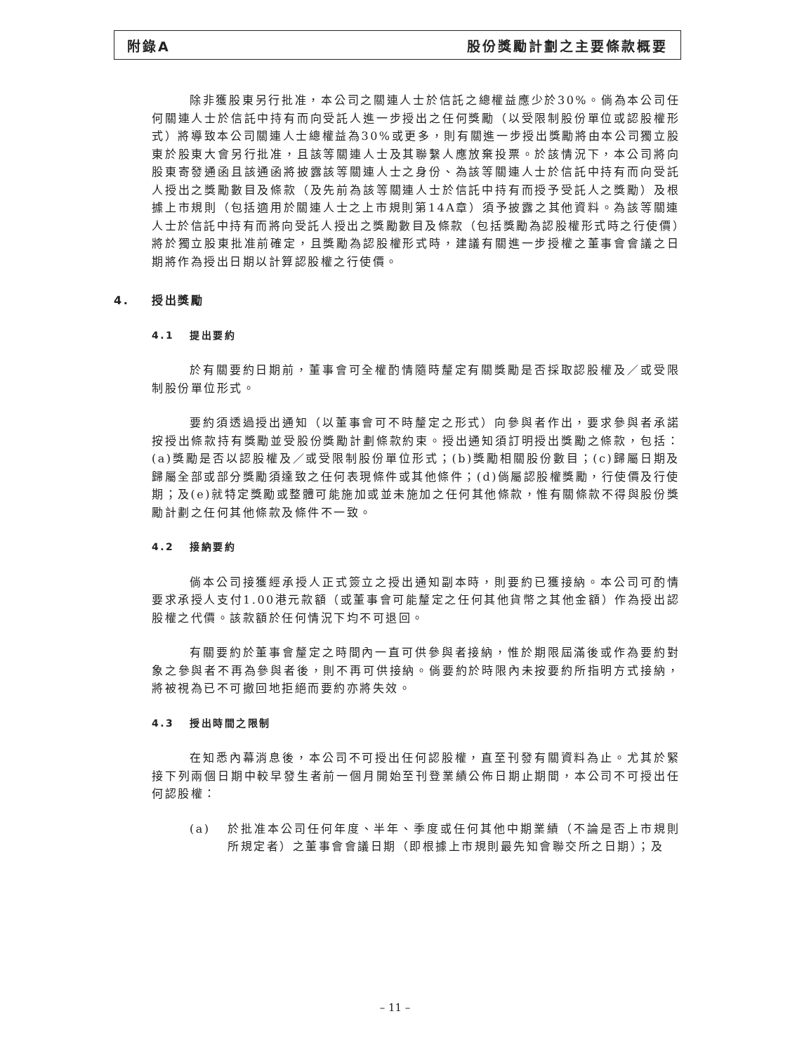附錄A 股份獎勵計劃之主要條款概要
除非獲股東另行批准，本公司之關連人士於信託之總權益應少於30%。倘為本公司任何關連人士於信託中持有而向受託人進一步授出之任何獎勵（以受限制股份單位或認股權形式）將導致本公司關連人士總權益為30%或更多，則有關進一步授出獎勵將由本公司獨立股東於股東大會另行批准，且該等關連人士及其聯繫人應放棄投票。於該情況下，本公司將向股東寄發通函且該通函將披露該等關連人士之身份、為該等關連人士於信託中持有而向受託人授出之獎勵數目及條款（及先前為該等關連人士於信託中持有而授予受託人之獎勵）及根據上市規則（包括適用於關連人士之上市規則第14A章）須予披露之其他資料。為該等關連人士於信託中持有而將向受託人授出之獎勵數目及條款（包括獎勵為認股權形式時之行使價）將於獨立股東批准前確定，且獎勵為認股權形式時，建議有關進一步授權之董事會會議之日期將作為授出日期以計算認股權之行使價。
4. 授出獎勵
4.1 提出要約
於有關要約日期前，董事會可全權酌情隨時釐定有關獎勵是否採取認股權及／或受限制股份單位形式。
要約須透過授出通知（以董事會可不時釐定之形式）向參與者作出，要求參與者承諾按授出條款持有獎勵並受股份獎勵計劃條款約束。授出通知須訂明授出獎勵之條款，包括：(a)獎勵是否以認股權及／或受限制股份單位形式；(b)獎勵相關股份數目；(c)歸屬日期及歸屬全部或部分獎勵須達致之任何表現條件或其他條件；(d)倘屬認股權獎勵，行使價及行使期；及(e)就特定獎勵或整體可能施加或並未施加之任何其他條款，惟有關條款不得與股份獎勵計劃之任何其他條款及條件不一致。
4.2 接納要約
倘本公司接獲經承授人正式簽立之授出通知副本時，則要約已獲接納。本公司可酌情要求承授人支付1.00港元款額（或董事會可能釐定之任何其他貨幣之其他金額）作為授出認股權之代價。該款額於任何情況下均不可退回。
有關要約於董事會釐定之時間內一直可供參與者接納，惟於期限屆滿後或作為要約對象之參與者不再為參與者後，則不再可供接納。倘要約於時限內未按要約所指明方式接納，將被視為已不可撤回地拒絕而要約亦將失效。
4.3 授出時間之限制
在知悉內幕消息後，本公司不可授出任何認股權，直至刊發有關資料為止。尤其於緊接下列兩個日期中較早發生者前一個月開始至刊登業績公佈日期止期間，本公司不可授出任何認股權：
(a) 於批准本公司任何年度、半年、季度或任何其他中期業績（不論是否上市規則所規定者）之董事會會議日期（即根據上市規則最先知會聯交所之日期）；及
– 11 –